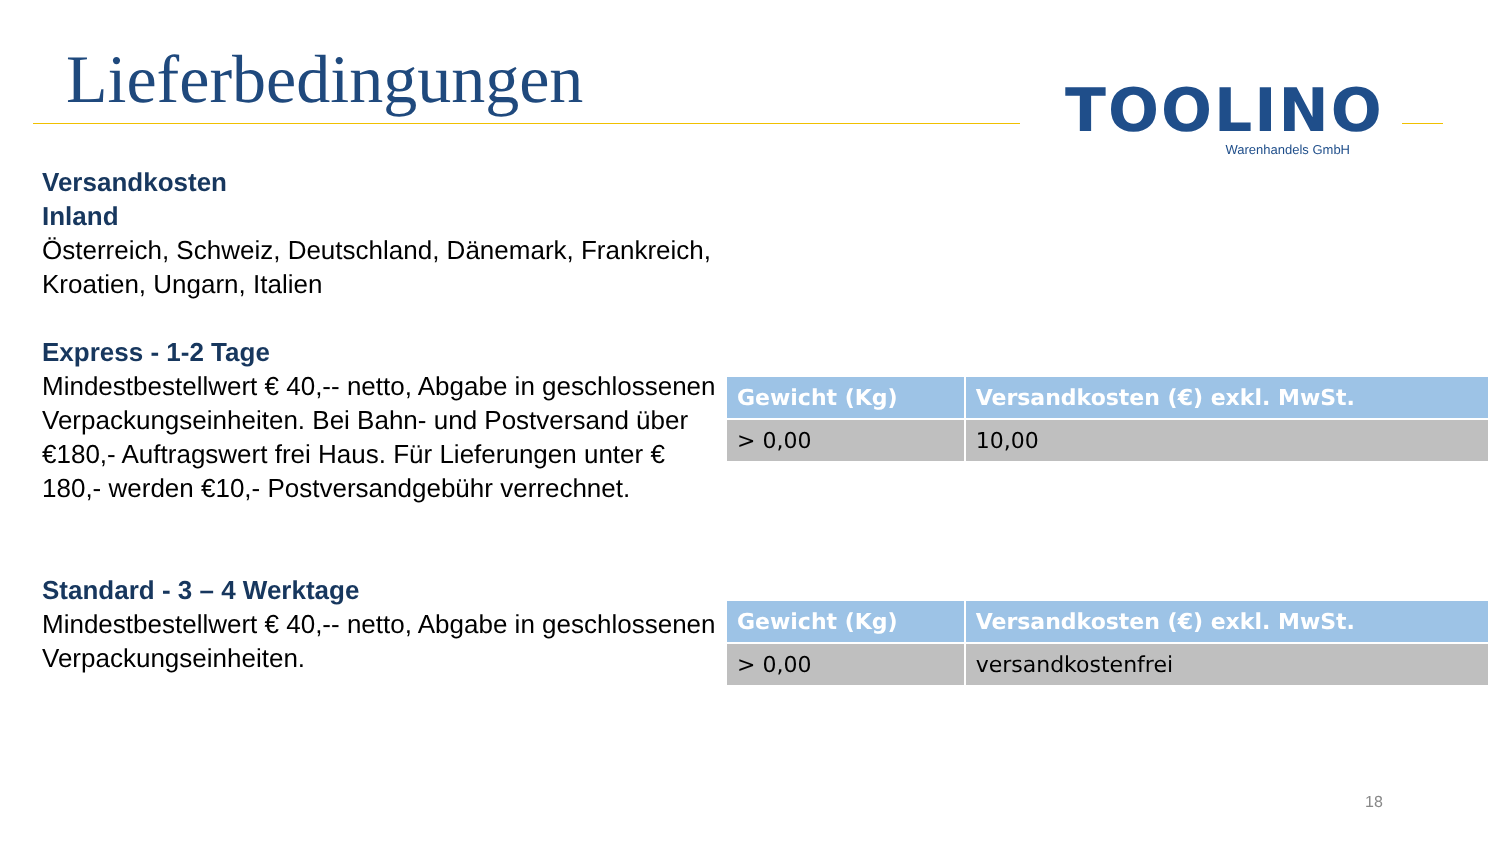Lieferbedingungen
TOOLINO
Warenhandels GmbH
Versandkosten
Inland
Österreich, Schweiz, Deutschland, Dänemark, Frankreich, Kroatien, Ungarn, Italien
Express - 1-2 Tage
Mindestbestellwert € 40,-- netto, Abgabe in geschlossenen Verpackungseinheiten. Bei Bahn- und Postversand über €180,- Auftragswert frei Haus. Für Lieferungen unter € 180,- werden €10,- Postversandgebühr verrechnet.
Standard - 3 – 4 Werktage
Mindestbestellwert € 40,-- netto, Abgabe in geschlossenen Verpackungseinheiten.
| Gewicht (Kg) | Versandkosten (€) exkl. MwSt. |
| --- | --- |
| > 0,00 | 10,00 |
| Gewicht (Kg) | Versandkosten (€) exkl. MwSt. |
| --- | --- |
| > 0,00 | versandkostenfrei |
18